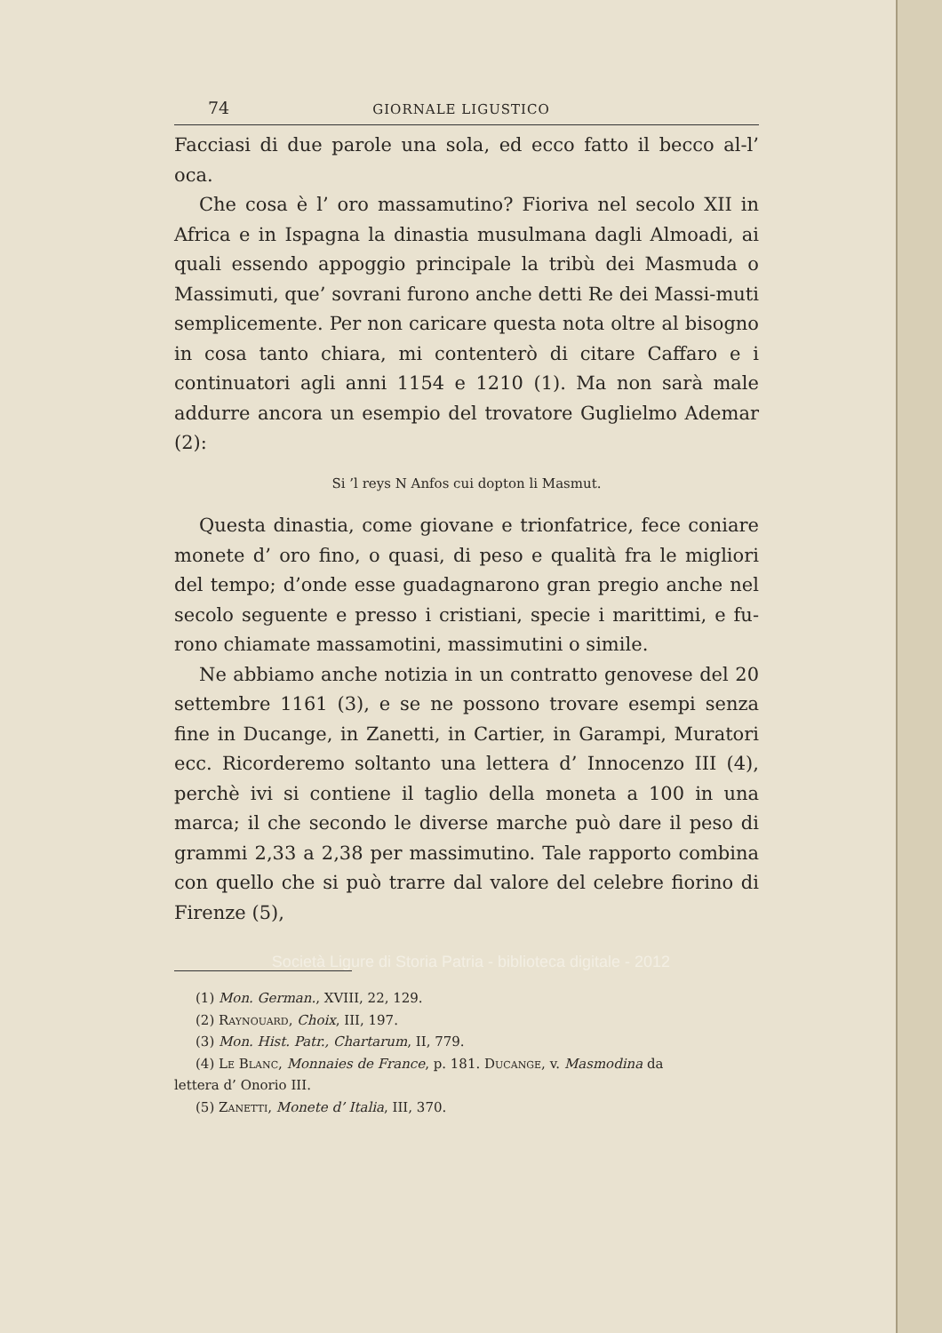74 GIORNALE LIGUSTICO
Facciasi di due parole una sola, ed ecco fatto il becco al-l’ oca.
Che cosa è l’ oro massamutino? Fioriva nel secolo XII in Africa e in Ispagna la dinastia musulmana dagli Almoadi, ai quali essendo appoggio principale la tribù dei Masmuda o Massimuti, que’ sovrani furono anche detti Re dei Massi-muti semplicemente. Per non caricare questa nota oltre al bisogno in cosa tanto chiara, mi contenterò di citare Caffaro e i continuatori agli anni 1154 e 1210 (1). Ma non sarà male addurre ancora un esempio del trovatore Guglielmo Ademar (2):
Si ’l reys N Anfos cui dopton li Masmut.
Questa dinastia, come giovane e trionfatrice, fece coniare monete d’ oro fino, o quasi, di peso e qualità fra le migliori del tempo; d’onde esse guadagnarono gran pregio anche nel secolo seguente e presso i cristiani, specie i marittimi, e fu-rono chiamate massamotini, massimutini o simile.
Ne abbiamo anche notizia in un contratto genovese del 20 settembre 1161 (3), e se ne possono trovare esempi senza fine in Ducange, in Zanetti, in Cartier, in Garampi, Muratori ecc. Ricorderemo soltanto una lettera d’ Innocenzo III (4), perchè ivi si contiene il taglio della moneta a 100 in una marca; il che secondo le diverse marche può dare il peso di grammi 2,33 a 2,38 per massimutino. Tale rapporto combina con quello che si può trarre dal valore del celebre fiorino di Firenze (5),
(1) Mon. German., XVIII, 22, 129.
(2) Raynouard, Choix, III, 197.
(3) Mon. Hist. Patr., Chartarum, II, 779.
(4) Le Blanc, Monnaies de France, p. 181. Ducange, v. Masmodina da
lettera d’ Onorio III.
(5) Zanetti, Monete d’ Italia, III, 370.
Società Ligure di Storia Patria - biblioteca digitale - 2012